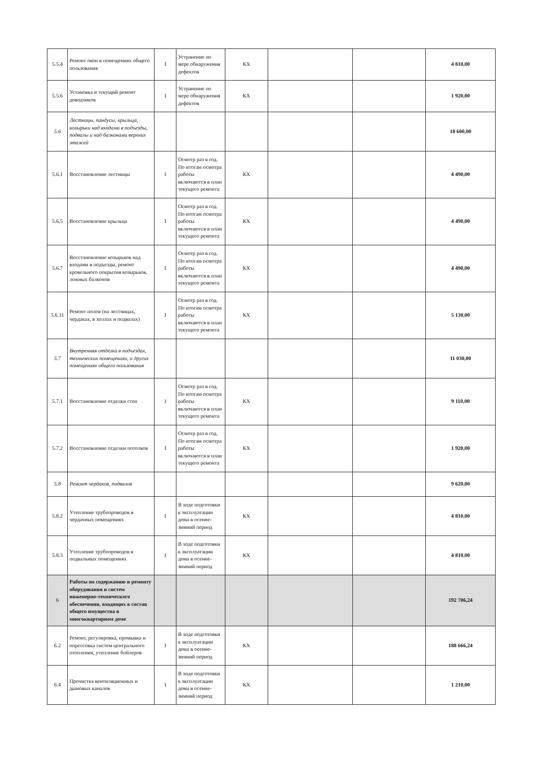| 5.5.4 | Ремонт окон в помещениях общего пользования | 1 | Устранение по мере обнаружения дефектов | КХ | | | 4 810,00 |
| 5.5.6 | Установка и текущий ремонт доводчиков | 1 | Устранение по мере обнаружения дефектов | КХ | | | 1 920,00 |
| 5.6 | Лестницы, пандусы, крыльца, козырьки над входами в подъезды, подвалы и над балконами верхних этажей | | | | | | 18 600,00 |
| 5.6.1 | Восстановление лестницы | 1 | Осмотр раз в год. По итогам осмотра работы включаются в план текущего ремонта | КХ | | | 4 490,00 |
| 5.6.5 | Восстановление крыльца | 1 | Осмотр раз в год. По итогам осмотра работы включаются в план текущего ремонта | КХ | | | 4 490,00 |
| 5.6.7 | Восстановление козырьков над входами в подъезды, ремонт кровельного покрытия козырьков, ложных балконов | 1 | Осмотр раз в год. По итогам осмотра работы включаются в план текущего ремонта | КХ | | | 4 490,00 |
| 5.6.11 | Ремонт полов (на лестницах, чердаках, в холлах и подвалах) | 1 | Осмотр раз в год. По итогам осмотра работы включаются в план текущего ремонта | КХ | | | 5 130,00 |
| 5.7 | Внутренняя отделка в подъездах, технических помещениях, и других помещениях общего пользования | | | | | | 11 030,00 |
| 5.7.1 | Восстановление отделки стен | 1 | Осмотр раз в год. По итогам осмотра работы включаются в план текущего ремонта | КХ | | | 9 110,00 |
| 5.7.2 | Восстановление отделки потолков | 1 | Осмотр раз в год. По итогам осмотра работы включаются в план текущего ремонта | КХ | | | 1 920,00 |
| 5.8 | Ремонт чердаков, подвалов | | | | | | 9 620,00 |
| 5.8.2 | Утепление трубопроводов в чердачных помещениях | 1 | В ходе подготовки к эксплуатации дома в осенне-зимний период | КХ | | | 4 810,00 |
| 5.8.3 | Утепление трубопроводов в подвальных помещениях | 1 | В ходе подготовки к эксплуатации дома в осенне-зимний период | КХ | | | 4 810,00 |
| 6 | Работы по содержанию и ремонту оборудования и систем инженерно-технического обеспечения, входящих в состав общего имущества в многоквартирном доме | | | | | | 192 706,24 |
| 6.2 | Ремонт, регулировка, промывка и опрессовка систем центрального отопления, утепление бойлеров | 1 | В ходе подготовки к эксплуатации дома в осенне-зимний период | КХ | | | 188 666,24 |
| 6.4 | Прочистка вентиляционных и дымовых каналов | 1 | В ходе подготовки к эксплуатации дома в осенне-зимний период | КХ | | | 1 210,00 |